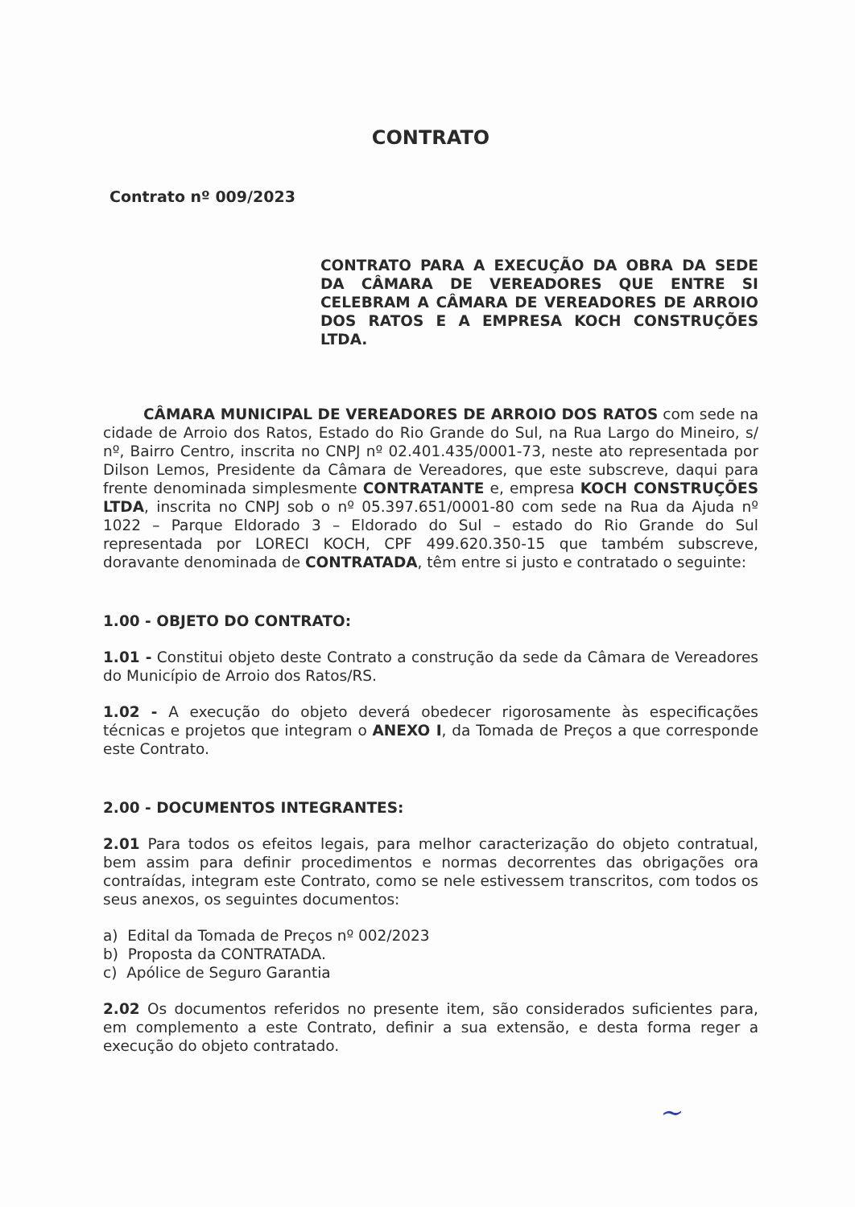CONTRATO
Contrato nº 009/2023
CONTRATO PARA A EXECUÇÃO DA OBRA DA SEDE DA CÂMARA DE VEREADORES QUE ENTRE SI CELEBRAM A CÂMARA DE VEREADORES DE ARROIO DOS RATOS E A EMPRESA KOCH CONSTRUÇÕES LTDA.
CÂMARA MUNICIPAL DE VEREADORES DE ARROIO DOS RATOS com sede na cidade de Arroio dos Ratos, Estado do Rio Grande do Sul, na Rua Largo do Mineiro, s/ nº, Bairro Centro, inscrita no CNPJ nº 02.401.435/0001-73, neste ato representada por Dilson Lemos, Presidente da Câmara de Vereadores, que este subscreve, daqui para frente denominada simplesmente CONTRATANTE e, empresa KOCH CONSTRUÇÕES LTDA, inscrita no CNPJ sob o nº 05.397.651/0001-80 com sede na Rua da Ajuda nº 1022 – Parque Eldorado 3 – Eldorado do Sul – estado do Rio Grande do Sul representada por LORECI KOCH, CPF 499.620.350-15 que também subscreve, doravante denominada de CONTRATADA, têm entre si justo e contratado o seguinte:
1.00 - OBJETO DO CONTRATO:
1.01 - Constitui objeto deste Contrato a construção da sede da Câmara de Vereadores do Município de Arroio dos Ratos/RS.
1.02 - A execução do objeto deverá obedecer rigorosamente às especificações técnicas e projetos que integram o ANEXO I, da Tomada de Preços a que corresponde este Contrato.
2.00 - DOCUMENTOS INTEGRANTES:
2.01 Para todos os efeitos legais, para melhor caracterização do objeto contratual, bem assim para definir procedimentos e normas decorrentes das obrigações ora contraídas, integram este Contrato, como se nele estivessem transcritos, com todos os seus anexos, os seguintes documentos:
a) Edital da Tomada de Preços nº 002/2023
b) Proposta da CONTRATADA.
c) Apólice de Seguro Garantia
2.02 Os documentos referidos no presente item, são considerados suficientes para, em complemento a este Contrato, definir a sua extensão, e desta forma reger a execução do objeto contratado.
~